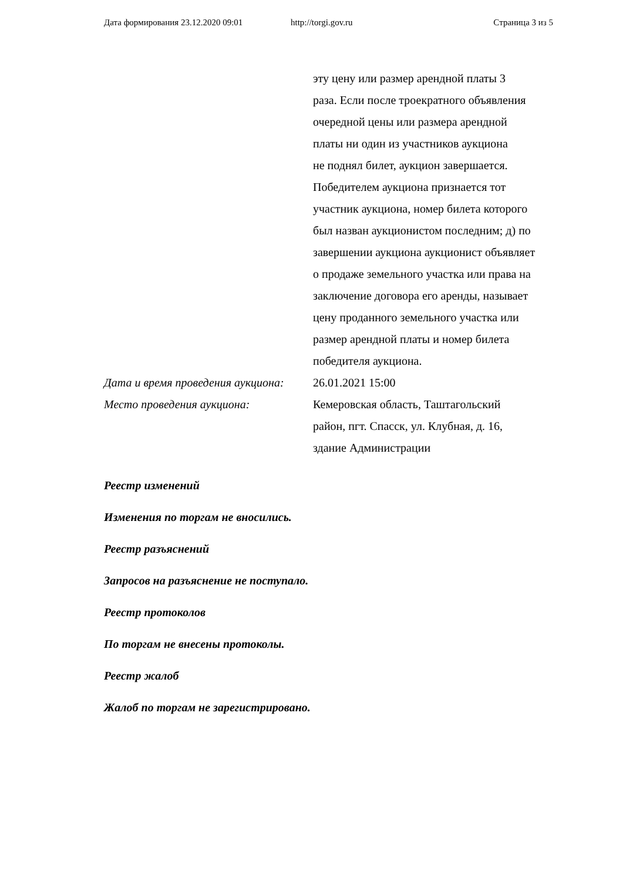Дата формирования 23.12.2020 09:01 http://torgi.gov.ru Страница 3 из 5
эту цену или размер арендной платы 3
раза. Если после троекратного объявления
очередной цены или размера арендной
платы ни один из участников аукциона
не поднял билет, аукцион завершается.
Победителем аукциона признается тот
участник аукциона, номер билета которого
был назван аукционистом последним; д) по
завершении аукциона аукционист объявляет
о продаже земельного участка или права на
заключение договора его аренды, называет
цену проданного земельного участка или
размер арендной платы и номер билета
победителя аукциона.
Дата и время проведения аукциона:
26.01.2021 15:00
Место проведения аукциона: Кемеровская область, Таштагольский
район, пгт. Спасск, ул. Клубная, д. 16,
здание Администрации
Реестр изменений
Изменения по торгам не вносились.
Реестр разъяснений
Запросов на разъяснение не поступало.
Реестр протоколов
По торгам не внесены протоколы.
Реестр жалоб
Жалоб по торгам не зарегистрировано.